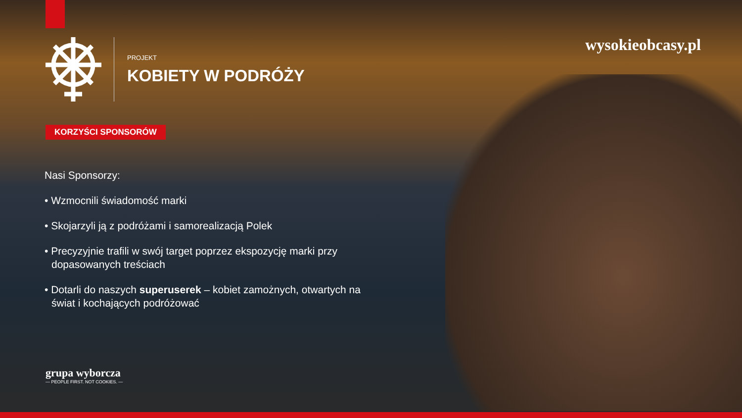PROJEKT
KOBIETY W PODRÓŻY
wysokieobcasy.pl
KORZYŚCI SPONSORÓW
Nasi Sponsorzy:
• Wzmocnili świadomość marki
• Skojarzyli ją z podróżami i samorealizacją Polek
• Precyzyjnie trafili w swój target poprzez ekspozycję marki przy dopasowanych treściach
• Dotarli do naszych superuserek – kobiet zamożnych, otwartych na świat i kochających podróżować
grupa wyborcza
— PEOPLE FIRST. NOT COOKIES. —